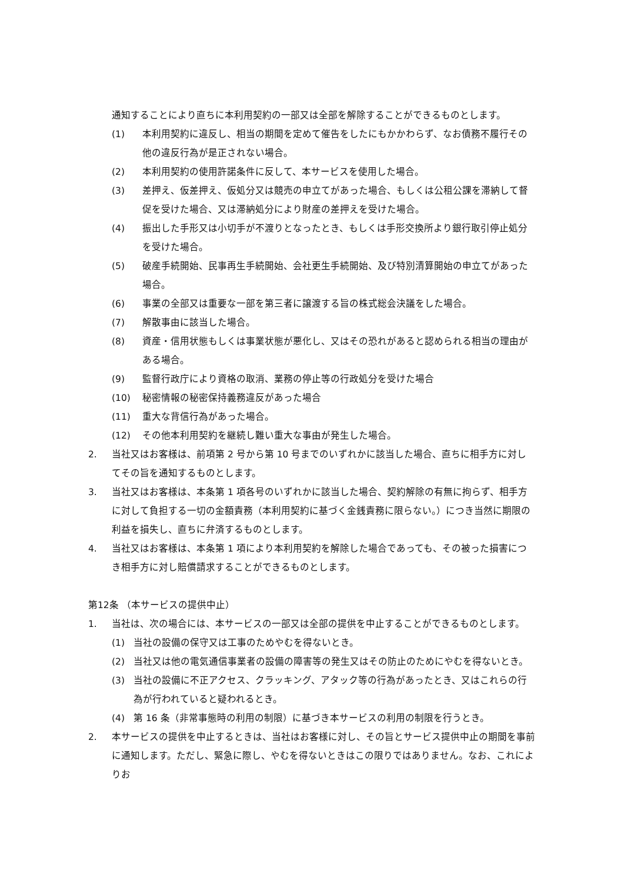通知することにより直ちに本利用契約の一部又は全部を解除することができるものとします。
(1) 本利用契約に違反し、相当の期間を定めて催告をしたにもかかわらず、なお債務不履行その他の違反行為が是正されない場合。
(2) 本利用契約の使用許諾条件に反して、本サービスを使用した場合。
(3) 差押え、仮差押え、仮処分又は競売の申立てがあった場合、もしくは公租公課を滞納して督促を受けた場合、又は滞納処分により財産の差押えを受けた場合。
(4) 振出した手形又は小切手が不渡りとなったとき、もしくは手形交換所より銀行取引停止処分を受けた場合。
(5) 破産手続開始、民事再生手続開始、会社更生手続開始、及び特別清算開始の申立てがあった場合。
(6) 事業の全部又は重要な一部を第三者に譲渡する旨の株式総会決議をした場合。
(7) 解散事由に該当した場合。
(8) 資産・信用状態もしくは事業状態が悪化し、又はその恐れがあると認められる相当の理由がある場合。
(9) 監督行政庁により資格の取消、業務の停止等の行政処分を受けた場合
(10) 秘密情報の秘密保持義務違反があった場合
(11) 重大な背信行為があった場合。
(12) その他本利用契約を継続し難い重大な事由が発生した場合。
2. 当社又はお客様は、前項第 2 号から第 10 号までのいずれかに該当した場合、直ちに相手方に対してその旨を通知するものとします。
3. 当社又はお客様は、本条第 1 項各号のいずれかに該当した場合、契約解除の有無に拘らず、相手方に対して負担する一切の金額責務（本利用契約に基づく金銭責務に限らない。）につき当然に期限の利益を損失し、直ちに弁済するものとします。
4. 当社又はお客様は、本条第 1 項により本利用契約を解除した場合であっても、その被った損害につき相手方に対し賠償請求することができるものとします。
第12条 （本サービスの提供中止）
1. 当社は、次の場合には、本サービスの一部又は全部の提供を中止することができるものとします。
(1) 当社の設備の保守又は工事のためやむを得ないとき。
(2) 当社又は他の電気通信事業者の設備の障害等の発生又はその防止のためにやむを得ないとき。
(3) 当社の設備に不正アクセス、クラッキング、アタック等の行為があったとき、又はこれらの行為が行われていると疑われるとき。
(4) 第 16 条（非常事態時の利用の制限）に基づき本サービスの利用の制限を行うとき。
2. 本サービスの提供を中止するときは、当社はお客様に対し、その旨とサービス提供中止の期間を事前に通知します。ただし、緊急に際し、やむを得ないときはこの限りではありません。なお、これによりお